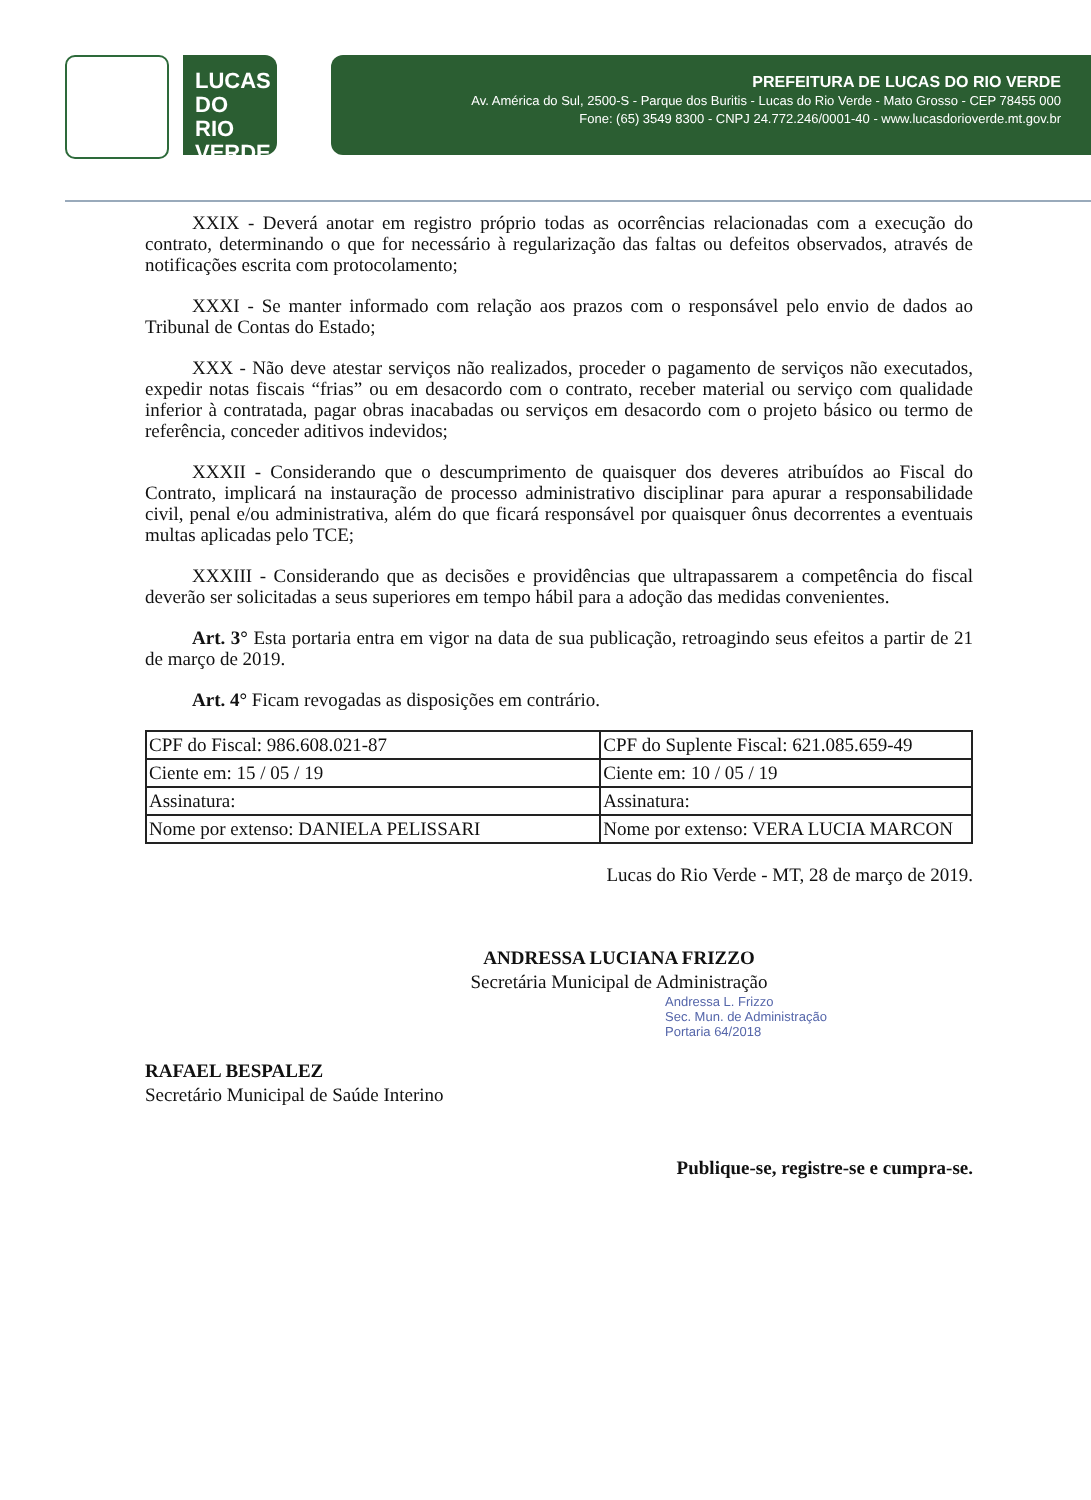LUCAS DO RIO VERDE
PREFEITURA DE LUCAS DO RIO VERDE
Av. América do Sul, 2500-S - Parque dos Buritis - Lucas do Rio Verde - Mato Grosso - CEP 78455 000
Fone: (65) 3549 8300 - CNPJ 24.772.246/0001-40 - www.lucasdorioverde.mt.gov.br
XXIX - Deverá anotar em registro próprio todas as ocorrências relacionadas com a execução do contrato, determinando o que for necessário à regularização das faltas ou defeitos observados, através de notificações escrita com protocolamento;
XXXI - Se manter informado com relação aos prazos com o responsável pelo envio de dados ao Tribunal de Contas do Estado;
XXX - Não deve atestar serviços não realizados, proceder o pagamento de serviços não executados, expedir notas fiscais “frias” ou em desacordo com o contrato, receber material ou serviço com qualidade inferior à contratada, pagar obras inacabadas ou serviços em desacordo com o projeto básico ou termo de referência, conceder aditivos indevidos;
XXXII - Considerando que o descumprimento de quaisquer dos deveres atribuídos ao Fiscal do Contrato, implicará na instauração de processo administrativo disciplinar para apurar a responsabilidade civil, penal e/ou administrativa, além do que ficará responsável por quaisquer ônus decorrentes a eventuais multas aplicadas pelo TCE;
XXXIII - Considerando que as decisões e providências que ultrapassarem a competência do fiscal deverão ser solicitadas a seus superiores em tempo hábil para a adoção das medidas convenientes.
Art. 3° Esta portaria entra em vigor na data de sua publicação, retroagindo seus efeitos a partir de 21 de março de 2019.
Art. 4° Ficam revogadas as disposições em contrário.
| CPF do Fiscal: 986.608.021-87 | CPF do Suplente Fiscal: 621.085.659-49 |
| Ciente em: 15 / 05 / 19 | Ciente em: 10 / 05 / 19 |
| Assinatura: | Assinatura: |
| Nome por extenso: DANIELA PELISSARI | Nome por extenso: VERA LUCIA MARCON |
Lucas do Rio Verde - MT, 28 de março de 2019.
ANDRESSA LUCIANA FRIZZO
Secretária Municipal de Administração
Andressa L. Frizzo
Sec. Mun. de Administração
Portaria 64/2018
RAFAEL BESPALEZ
Secretário Municipal de Saúde Interino
Publique-se, registre-se e cumpra-se.